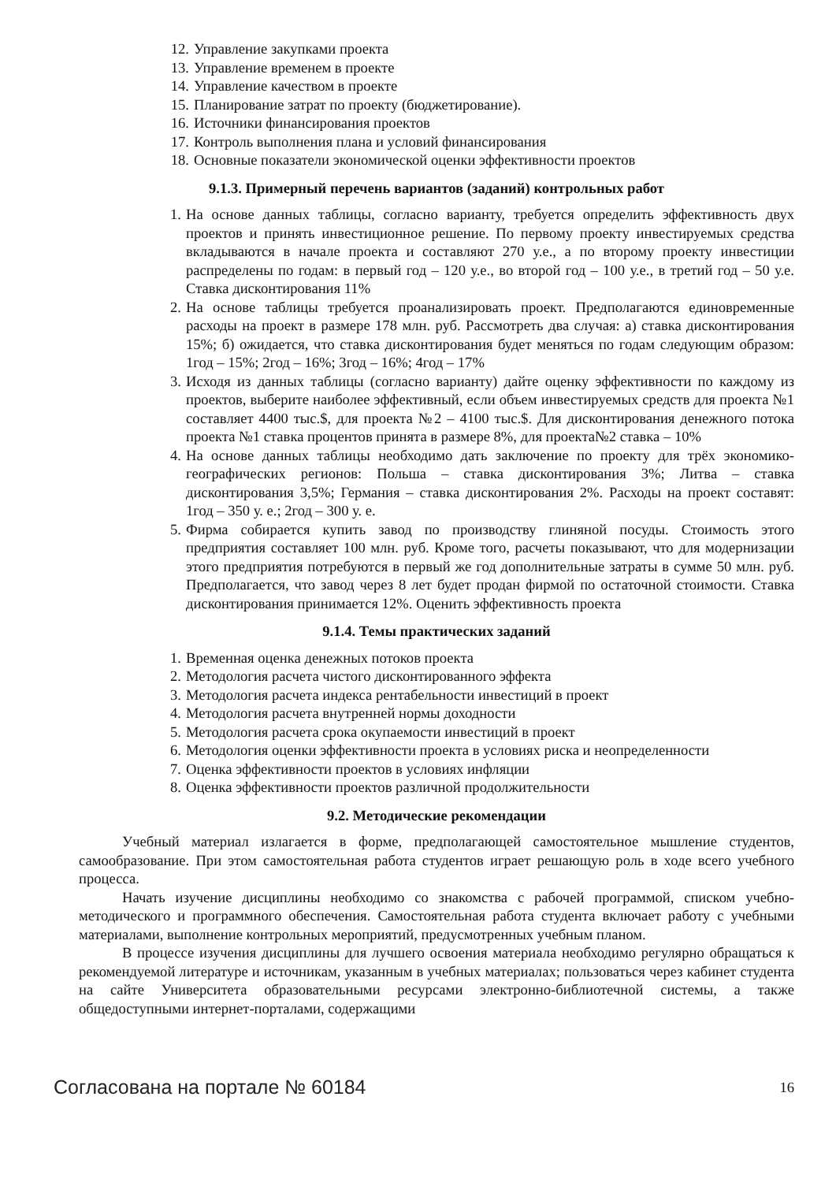12. Управление закупками проекта
13. Управление временем в проекте
14. Управление качеством в проекте
15. Планирование затрат по проекту (бюджетирование).
16. Источники финансирования проектов
17. Контроль выполнения плана и условий финансирования
18. Основные показатели экономической оценки эффективности проектов
9.1.3. Примерный перечень вариантов (заданий) контрольных работ
1. На основе данных таблицы, согласно варианту, требуется определить эффективность двух проектов и принять инвестиционное решение. По первому проекту инвестируемых средства вкладываются в начале проекта и составляют 270 у.е., а по второму проекту инвестиции распределены по годам: в первый год – 120 у.е., во второй год – 100 у.е., в третий год – 50 у.е. Ставка дисконтирования 11%
2. На основе таблицы требуется проанализировать проект. Предполагаются единовременные расходы на проект в размере 178 млн. руб. Рассмотреть два случая: а) ставка дисконтирования 15%; б) ожидается, что ставка дисконтирования будет меняться по годам следующим образом: 1год – 15%; 2год – 16%; 3год – 16%; 4год – 17%
3. Исходя из данных таблицы (согласно варианту) дайте оценку эффективности по каждому из проектов, выберите наиболее эффективный, если объем инвестируемых средств для проекта №1 составляет 4400 тыс.$, для проекта №2 – 4100 тыс.$. Для дисконтирования денежного потока проекта №1 ставка процентов принята в размере 8%, для проекта№2 ставка – 10%
4. На основе данных таблицы необходимо дать заключение по проекту для трёх экономико-географических регионов: Польша – ставка дисконтирования 3%; Литва – ставка дисконтирования 3,5%; Германия – ставка дисконтирования 2%. Расходы на проект составят: 1год – 350 у. е.; 2год – 300 у. е.
5. Фирма собирается купить завод по производству глиняной посуды. Стоимость этого предприятия составляет 100 млн. руб. Кроме того, расчеты показывают, что для модернизации этого предприятия потребуются в первый же год дополнительные затраты в сумме 50 млн. руб. Предполагается, что завод через 8 лет будет продан фирмой по остаточной стоимости. Ставка дисконтирования принимается 12%. Оценить эффективность проекта
9.1.4. Темы практических заданий
1. Временная оценка денежных потоков проекта
2. Методология расчета чистого дисконтированного эффекта
3. Методология расчета индекса рентабельности инвестиций в проект
4. Методология расчета внутренней нормы доходности
5. Методология расчета срока окупаемости инвестиций в проект
6. Методология оценки эффективности проекта в условиях риска и неопределенности
7. Оценка эффективности проектов в условиях инфляции
8. Оценка эффективности проектов различной продолжительности
9.2. Методические рекомендации
Учебный материал излагается в форме, предполагающей самостоятельное мышление студентов, самообразование. При этом самостоятельная работа студентов играет решающую роль в ходе всего учебного процесса.
Начать изучение дисциплины необходимо со знакомства с рабочей программой, списком учебно-методического и программного обеспечения. Самостоятельная работа студента включает работу с учебными материалами, выполнение контрольных мероприятий, предусмотренных учебным планом.
В процессе изучения дисциплины для лучшего освоения материала необходимо регулярно обращаться к рекомендуемой литературе и источникам, указанным в учебных материалах; пользоваться через кабинет студента на сайте Университета образовательными ресурсами электронно-библиотечной системы, а также общедоступными интернет-порталами, содержащими
Согласована на портале № 60184 16